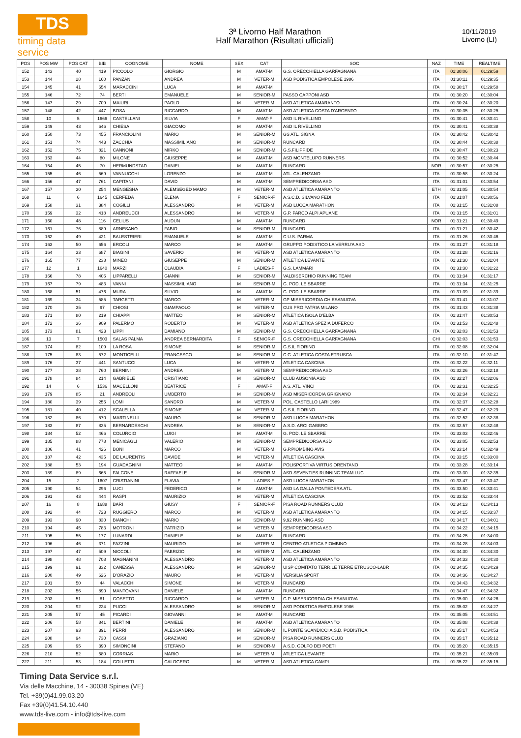TDS
timing data service
3ª Livorno Half Marathon
Half Marathon (Risultati ufficiali)
10/11/2019
Livorno (LI)
| POS | POS MW | POS CAT | BIB | COGNOME | NOME | SEX | CAT | SOC | NAZ | TIME | REALTIME |
| --- | --- | --- | --- | --- | --- | --- | --- | --- | --- | --- | --- |
| 152 | 143 | 40 | 419 | PICCOLO | GIORGIO | M | AMAT-M | G.S. ORECCHIELLA GARFAGNANA | ITA | 01:30:06 | 01:29:59 |
| 153 | 144 | 28 | 160 | PANZANI | ANDREA | M | VETER-M | ASD PODISTICA EMPOLESE 1986 | ITA | 01:30:11 | 01:29:35 |
| 154 | 145 | 41 | 654 | MARACCINI | LUCA | M | AMAT-M | | ITA | 01:30:17 | 01:29:58 |
| 155 | 146 | 72 | 74 | BERTI | EMANUELE | M | SENIOR-M | PASSO CAPPONI ASD | ITA | 01:30:20 | 01:30:04 |
| 156 | 147 | 29 | 709 | MAIURI | PAOLO | M | VETER-M | ASD ATLETICA AMARANTO | ITA | 01:30:24 | 01:30:20 |
| 157 | 148 | 42 | 447 | BOSA | RICCARDO | M | AMAT-M | ASD ATLETICA COSTA D'ARGENTO | ITA | 01:30:35 | 01:30:25 |
| 158 | 10 | 5 | 1666 | CASTELLANI | SILVIA | F | AMAT-F | ASD IL RIVELLINO | ITA | 01:30:41 | 01:30:41 |
| 159 | 149 | 43 | 646 | CHIESA | GIACOMO | M | AMAT-M | ASD IL RIVELLINO | ITA | 01:30:41 | 01:30:38 |
| 160 | 150 | 73 | 455 | FRANCIOLINI | MARIO | M | SENIOR-M | GS ATL. SIGNA | ITA | 01:30:42 | 01:30:42 |
| 161 | 151 | 74 | 443 | ZACCHIA | MASSIMILIANO | M | SENIOR-M | RUNCARD | ITA | 01:30:44 | 01:30:38 |
| 162 | 152 | 75 | 821 | CANNONI | MIRKO | M | SENIOR-M | G.S.FILIPPIDE | ITA | 01:30:47 | 01:30:23 |
| 163 | 153 | 44 | 80 | MILONE | GIUSEPPE | M | AMAT-M | ASD MONTELUPO RUNNERS | ITA | 01:30:52 | 01:30:44 |
| 164 | 154 | 45 | 70 | HERMUNDSTAD | DANIEL | M | AMAT-M | RUNCARD | NOR | 01:30:57 | 01:30:25 |
| 165 | 155 | 46 | 569 | VANNUCCHI | LORENZO | M | AMAT-M | ATL. CALENZANO | ITA | 01:30:58 | 01:30:24 |
| 166 | 156 | 47 | 761 | CAPITANI | DAVID | M | AMAT-M | SEMPREDICORSA ASD | ITA | 01:31:01 | 01:30:54 |
| 167 | 157 | 30 | 254 | MENGESHA | ALEMSEGED MAMO | M | VETER-M | ASD ATLETICA AMARANTO | ETH | 01:31:05 | 01:30:54 |
| 168 | 11 | 6 | 1645 | CERFEDA | ELENA | F | SENIOR-F | A.S.C.D. SILVANO FEDI | ITA | 01:31:07 | 01:30:56 |
| 169 | 158 | 31 | 384 | COGILLI | ALESSANDRO | M | VETER-M | ASD LUCCA MARATHON | ITA | 01:31:15 | 01:31:08 |
| 170 | 159 | 32 | 418 | ANDREUCCI | ALESSANDRO | M | VETER-M | G.P. PARCO ALPI APUANE | ITA | 01:31:15 | 01:31:01 |
| 171 | 160 | 48 | 116 | CELIUS | AUDUN | M | AMAT-M | RUNCARD | NOR | 01:31:21 | 01:30:49 |
| 172 | 161 | 76 | 889 | ARNESANO | FABIO | M | SENIOR-M | RUNCARD | ITA | 01:31:21 | 01:30:42 |
| 173 | 162 | 49 | 421 | BALESTRIERI | EMANUELE | M | AMAT-M | C.U.S. PARMA | ITA | 01:31:26 | 01:30:46 |
| 174 | 163 | 50 | 656 | ERCOLI | MARCO | M | AMAT-M | GRUPPO PODISTICO LA VERRU'A ASD | ITA | 01:31:27 | 01:31:18 |
| 175 | 164 | 33 | 687 | BIAGINI | SAVERIO | M | VETER-M | ASD ATLETICA AMARANTO | ITA | 01:31:28 | 01:31:16 |
| 176 | 165 | 77 | 238 | MINEO | GIUSEPPE | M | SENIOR-M | ATLETICA LEVANTE | ITA | 01:31:30 | 01:31:04 |
| 177 | 12 | 1 | 1640 | MARZI | CLAUDIA | F | LADIES-F | G.S. LAMMARI | ITA | 01:31:30 | 01:31:22 |
| 178 | 166 | 78 | 406 | LIPPARELLI | GIANNI | M | SENIOR-M | VALDISERCHIO RUNNING TEAM | ITA | 01:31:34 | 01:31:17 |
| 179 | 167 | 79 | 483 | VANNI | MASSIMILIANO | M | SENIOR-M | G. POD. LE SBARRE | ITA | 01:31:34 | 01:31:25 |
| 180 | 168 | 51 | 476 | MURA | SILVIO | M | AMAT-M | G. POD. LE SBARRE | ITA | 01:31:39 | 01:31:39 |
| 181 | 169 | 34 | 585 | TARGETTI | MARCO | M | VETER-M | GP MISERICORDIA CHIESANUOVA | ITA | 01:31:41 | 01:31:07 |
| 182 | 170 | 35 | 97 | CHIOSI | GIAMPAOLO | M | VETER-M | CUS PRO PATRIA MILANO | ITA | 01:31:43 | 01:31:38 |
| 183 | 171 | 80 | 219 | CHIAPPI | MATTEO | M | SENIOR-M | ATLETICA ISOLA D'ELBA | ITA | 01:31:47 | 01:30:53 |
| 184 | 172 | 36 | 909 | PALERMO | ROBERTO | M | VETER-M | ASD ATLETICA SPEZIA DUFERCO | ITA | 01:31:53 | 01:31:48 |
| 185 | 173 | 81 | 423 | LIPPI | DAMIANO | M | SENIOR-M | G.S. ORECCHIELLA GARFAGNANA | ITA | 01:32:03 | 01:31:53 |
| 186 | 13 | 7 | 1503 | SALAS PALMA | ANDREA BERNARDITA | F | SENIOR-F | G.S. ORECCHIELLA GARFAGNANA | CHI | 01:32:03 | 01:31:53 |
| 187 | 174 | 82 | 109 | LA ROSA | SIMONE | M | SENIOR-M | G.S.IL FIORINO | ITA | 01:32:08 | 01:32:04 |
| 188 | 175 | 83 | 572 | MONTICELLI | FRANCESCO | M | SENIOR-M | C.G. ATLETICA COSTA ETRUSCA | ITA | 01:32:10 | 01:31:47 |
| 189 | 176 | 37 | 441 | SANTUCCI | LUCA | M | VETER-M | ATLETICA CASCINA | ITA | 01:32:22 | 01:32:11 |
| 190 | 177 | 38 | 760 | BERNINI | ANDREA | M | VETER-M | SEMPREDICORSA ASD | ITA | 01:32:26 | 01:32:18 |
| 191 | 178 | 84 | 214 | GABRIELE | CRISTIANO | M | SENIOR-M | CLUB AUSONIA ASD | ITA | 01:32:27 | 01:32:06 |
| 192 | 14 | 6 | 1536 | MACELLONI | BEATRICE | F | AMAT-F | A.S. ATL. VINCI | ITA | 01:32:31 | 01:32:25 |
| 193 | 179 | 85 | 21 | ANDREOLI | UMBERTO | M | SENIOR-M | ASD MISERICORDIA GRIGNANO | ITA | 01:32:34 | 01:32:21 |
| 194 | 180 | 39 | 255 | LOMI | SANDRO | M | VETER-M | POL. CASTELLO LARI 1989 | ITA | 01:32:37 | 01:32:28 |
| 195 | 181 | 40 | 412 | SCALELLA | SIMONE | M | VETER-M | G.S.IL FIORINO | ITA | 01:32:47 | 01:32:29 |
| 196 | 182 | 86 | 570 | MARTINELLI | MAURO | M | SENIOR-M | ASD LUCCA MARATHON | ITA | 01:32:52 | 01:32:38 |
| 197 | 183 | 87 | 835 | BERNARDESCHI | ANDREA | M | SENIOR-M | A.S.D. ARCI GABBRO | ITA | 01:32:57 | 01:32:48 |
| 198 | 184 | 52 | 466 | COLURCIO | LUIGI | M | AMAT-M | G. POD. LE SBARRE | ITA | 01:33:03 | 01:32:46 |
| 199 | 185 | 88 | 778 | MENICAGLI | VALERIO | M | SENIOR-M | SEMPREDICORSA ASD | ITA | 01:33:05 | 01:32:53 |
| 200 | 186 | 41 | 426 | BONI | MARCO | M | VETER-M | G.P.PIOMBINO AVIS | ITA | 01:33:14 | 01:32:49 |
| 201 | 187 | 42 | 435 | DE LAURENTIS | DAVIDE | M | VETER-M | ATLETICA CASCINA | ITA | 01:33:15 | 01:33:00 |
| 202 | 188 | 53 | 194 | GUADAGNINI | MATTEO | M | AMAT-M | POLISPORTIVA VIRTUS ORENTANO | ITA | 01:33:28 | 01:33:14 |
| 203 | 189 | 89 | 665 | FALCONE | RAFFAELE | M | SENIOR-M | ASD SEVENTIES RUNNING TEAM LUC | ITA | 01:33:30 | 01:32:35 |
| 204 | 15 | 2 | 1607 | CRISTIANINI | FLAVIA | F | LADIES-F | ASD LUCCA MARATHON | ITA | 01:33:47 | 01:33:47 |
| 205 | 190 | 54 | 296 | LUCI | FEDERICO | M | AMAT-M | ASD LA GALLA PONTEDERA ATL. | ITA | 01:33:50 | 01:33:41 |
| 206 | 191 | 43 | 444 | RASPI | MAURIZIO | M | VETER-M | ATLETICA CASCINA | ITA | 01:33:52 | 01:33:44 |
| 207 | 16 | 8 | 1688 | BARI | GIUSY | F | SENIOR-F | PISA ROAD RUNNERS CLUB | ITA | 01:34:13 | 01:34:13 |
| 208 | 192 | 44 | 723 | RUGGIERO | MARCO | M | VETER-M | ASD ATLETICA AMARANTO | ITA | 01:34:15 | 01:33:37 |
| 209 | 193 | 90 | 830 | BIANCHI | MARIO | M | SENIOR-M | 9,92 RUNNING ASD | ITA | 01:34:17 | 01:34:01 |
| 210 | 194 | 45 | 783 | MOTRONI | PATRIZIO | M | VETER-M | SEMPREDICORSA ASD | ITA | 01:34:22 | 01:34:15 |
| 211 | 195 | 55 | 177 | LUNARDI | DANIELE | M | AMAT-M | RUNCARD | ITA | 01:34:25 | 01:34:00 |
| 212 | 196 | 46 | 371 | FAZZINI | MAURIZIO | M | VETER-M | CENTRO ATLETICA PIOMBINO | ITA | 01:34:28 | 01:34:03 |
| 213 | 197 | 47 | 509 | NICCOLI | FABRIZIO | M | VETER-M | ATL. CALENZANO | ITA | 01:34:30 | 01:34:30 |
| 214 | 198 | 48 | 708 | MAGNANINI | ALESSANDRO | M | VETER-M | ASD ATLETICA AMARANTO | ITA | 01:34:33 | 01:34:30 |
| 215 | 199 | 91 | 332 | CANESSA | ALESSANDRO | M | SENIOR-M | UISP COMITATO TERR.LE TERRE ETRUSCO-LABR | ITA | 01:34:35 | 01:34:29 |
| 216 | 200 | 49 | 626 | D'ORAZIO | MAURO | M | VETER-M | VERSILIA SPORT | ITA | 01:34:36 | 01:34:27 |
| 217 | 201 | 50 | 44 | VALACCHI | SIMONE | M | VETER-M | RUNCARD | ITA | 01:34:43 | 01:34:32 |
| 218 | 202 | 56 | 890 | MANTOVANI | DANIELE | M | AMAT-M | RUNCARD | ITA | 01:34:47 | 01:34:32 |
| 219 | 203 | 51 | 81 | GOSETTO | RICCARDO | M | VETER-M | G.P. MISERICORDIA CHIESANUOVA | ITA | 01:35:00 | 01:34:26 |
| 220 | 204 | 92 | 224 | PUCCI | ALESSANDRO | M | SENIOR-M | ASD PODISTICA EMPOLESE 1986 | ITA | 01:35:02 | 01:34:27 |
| 221 | 205 | 57 | 45 | PICARDI | GIOVANNI | M | AMAT-M | RUNCARD | ITA | 01:35:05 | 01:34:51 |
| 222 | 206 | 58 | 841 | BERTINI | DANIELE | M | AMAT-M | ASD ATLETICA AMARANTO | ITA | 01:35:08 | 01:34:38 |
| 223 | 207 | 93 | 391 | PERRI | ALESSANDRO | M | SENIOR-M | IL PONTE SCANDICCI A.S.D. PODISTICA | ITA | 01:35:17 | 01:34:53 |
| 224 | 208 | 94 | 730 | CASSI | GRAZIANO | M | SENIOR-M | PISA ROAD RUNNERS CLUB | ITA | 01:35:17 | 01:35:12 |
| 225 | 209 | 95 | 390 | SIMONCINI | STEFANO | M | SENIOR-M | A.S.D. GOLFO DEI POETI | ITA | 01:35:20 | 01:35:15 |
| 226 | 210 | 52 | 580 | CORRIAS | MARIO | M | VETER-M | ATLETICA LEVANTE | ITA | 01:35:21 | 01:35:09 |
| 227 | 211 | 53 | 184 | COLLETTI | CALOGERO | M | VETER-M | ASD ATLETICA CAMPI | ITA | 01:35:22 | 01:35:15 |
Timing Data Service s.r.l.
Via delle Macchine, 14 - 30038 Spinea (VE)
Tel. +39(0)41.99.03.20
Fax +39(0)41.54.10.440
www.tds-live.com - info@tds-live.com